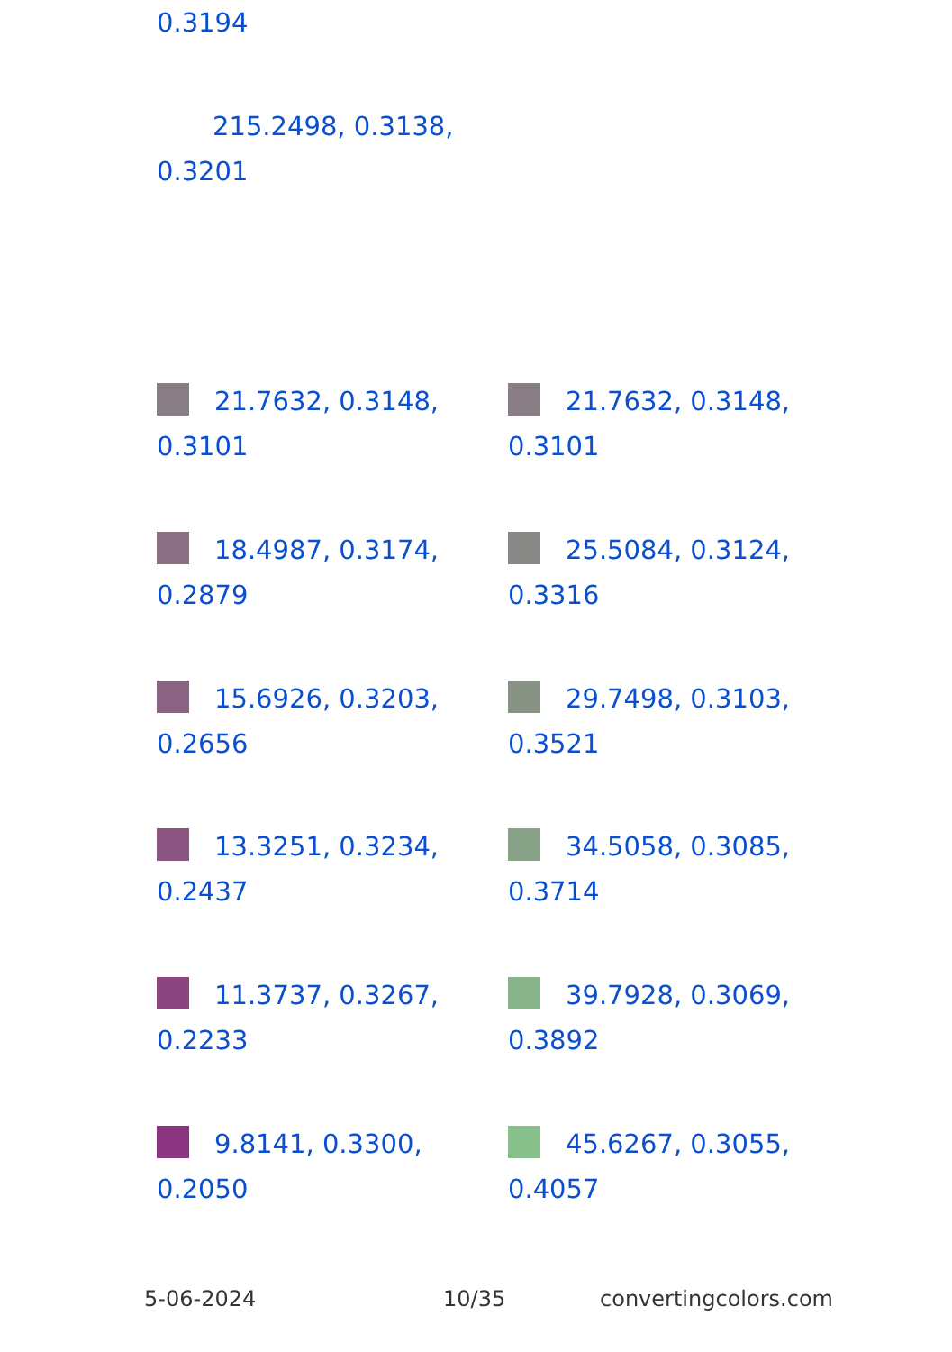0.3194
215.2498, 0.3138, 0.3201
21.7632, 0.3148, 0.3101
21.7632, 0.3148, 0.3101
18.4987, 0.3174, 0.2879
25.5084, 0.3124, 0.3316
15.6926, 0.3203, 0.2656
29.7498, 0.3103, 0.3521
13.3251, 0.3234, 0.2437
34.5058, 0.3085, 0.3714
11.3737, 0.3267, 0.2233
39.7928, 0.3069, 0.3892
9.8141, 0.3300, 0.2050
45.6267, 0.3055, 0.4057
5-06-2024 10/35 convertingcolors.com